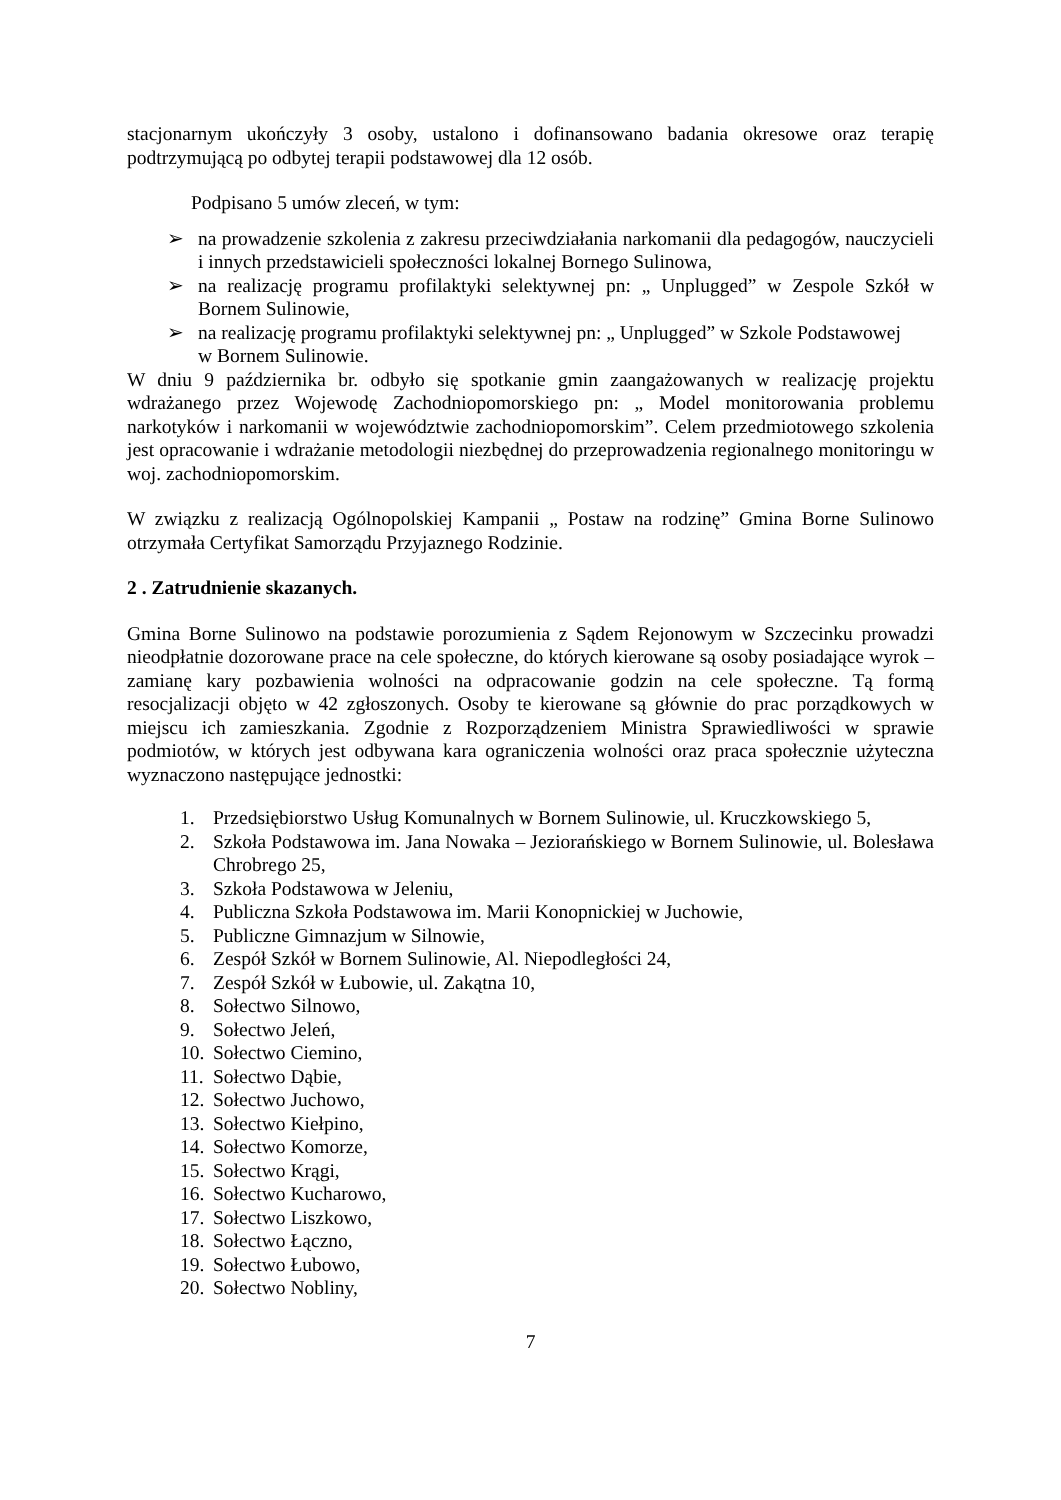stacjonarnym ukończyły 3 osoby, ustalono i dofinansowano badania okresowe oraz terapię podtrzymującą po odbytej terapii podstawowej dla 12 osób.
Podpisano 5 umów zleceń, w tym:
➢ na prowadzenie szkolenia z zakresu przeciwdziałania narkomanii dla pedagogów, nauczycieli i innych przedstawicieli społeczności lokalnej Bornego Sulinowa,
➢ na realizację programu profilaktyki selektywnej pn: „ Unplugged” w Zespole Szkół w Bornem Sulinowie,
➢ na realizację programu profilaktyki selektywnej pn: „ Unplugged” w Szkole Podstawowej
w Bornem Sulinowie.
W dniu 9 października br. odbyło się spotkanie gmin zaangażowanych w realizację projektu wdrażanego przez Wojewodę Zachodniopomorskiego pn: „ Model monitorowania problemu narkotyków i narkomanii w województwie zachodniopomorskim”. Celem przedmiotowego szkolenia jest opracowanie i wdrażanie metodologii niezbędnej do przeprowadzenia regionalnego monitoringu w woj. zachodniopomorskim.
W związku z realizacją Ogólnopolskiej Kampanii „ Postaw na rodzinę” Gmina Borne Sulinowo otrzymała Certyfikat Samorządu Przyjaznego Rodzinie.
2 . Zatrudnienie skazanych.
Gmina Borne Sulinowo na podstawie porozumienia z Sądem Rejonowym w Szczecinku prowadzi nieodpłatnie dozorowane prace na cele społeczne, do których kierowane są osoby posiadające wyrok – zamianę kary pozbawienia wolności na odpracowanie godzin na cele społeczne. Tą formą resocjalizacji objęto w 42 zgłoszonych. Osoby te kierowane są głównie do prac porządkowych w miejscu ich zamieszkania. Zgodnie z Rozporządzeniem Ministra Sprawiedliwości w sprawie podmiotów, w których jest odbywana kara ograniczenia wolności oraz praca społecznie użyteczna wyznaczono następujące jednostki:
1. Przedsiębiorstwo Usług Komunalnych w Bornem Sulinowie, ul. Kruczkowskiego 5,
2. Szkoła Podstawowa im. Jana Nowaka – Jeziorańskiego w Bornem Sulinowie, ul. Bolesława Chrobrego 25,
3. Szkoła Podstawowa w Jeleniu,
4. Publiczna Szkoła Podstawowa im. Marii Konopnickiej w Juchowie,
5. Publiczne Gimnazjum w Silnowie,
6. Zespół Szkół w Bornem Sulinowie, Al. Niepodległości 24,
7. Zespół Szkół w Łubowie, ul. Zakątna 10,
8. Sołectwo Silnowo,
9. Sołectwo Jeleń,
10. Sołectwo Ciemino,
11. Sołectwo Dąbie,
12. Sołectwo Juchowo,
13. Sołectwo Kiełpino,
14. Sołectwo Komorze,
15. Sołectwo Krągi,
16. Sołectwo Kucharowo,
17. Sołectwo Liszkowo,
18. Sołectwo Łączno,
19. Sołectwo Łubowo,
20. Sołectwo Nobliny,
7